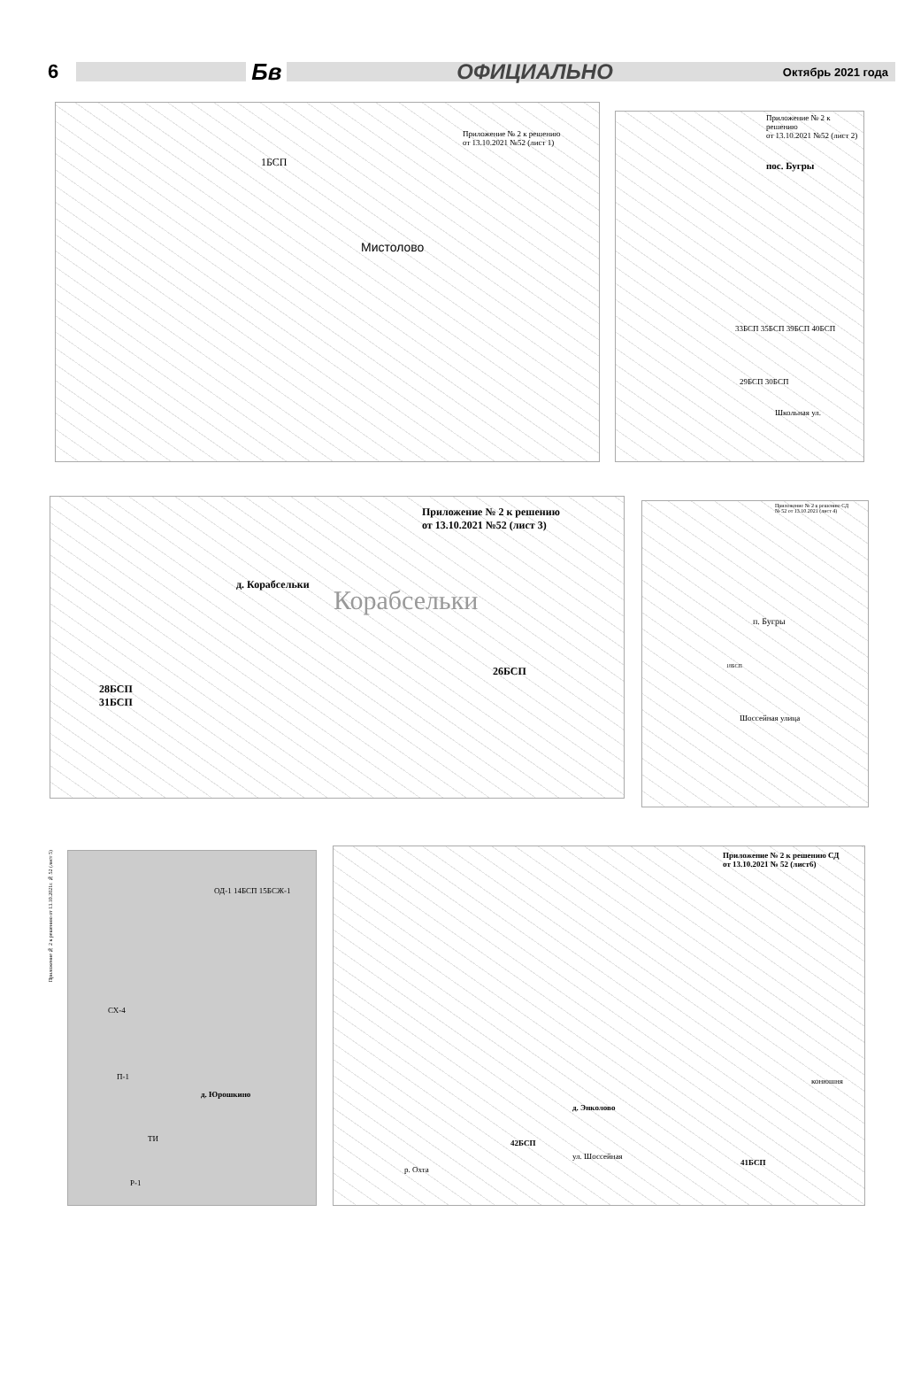6 Бв ОФИЦИАЛЬНО Октябрь 2021 года
Приложение № 2 к решению
от 13.10.2021 №52 (лист 1)
1БСП
Мистолово
Приложение № 2 к решению
от 13.10.2021 №52 (лист 2)
пос. Бугры
33БСП 35БСП 39БСП 40БСП
29БСП 30БСП
Школьная ул.
Приложение № 2 к решению
от 13.10.2021 №52 (лист 3)
д. Корабсельки
Корабсельки
26БСП
28БСП
31БСП
Приложение № 2 к решению СД
№ 52 от 13.10.2021 (лист 4)
п. Бугры
18БСП
Шоссейная улица
Приложение № 2 к решению от 13.10.2021г. № 52 (лист 5)
ОД-1 14БСП 15БСЖ-1
СХ-4
П-1
д. Юрошкино
ТИ
Р-1
Приложение № 2 к решению СД
от 13.10.2021 № 52 (лист6)
д. Энколово
42БСП
41БСП
ул. Шоссейная
р. Охта
конюшня